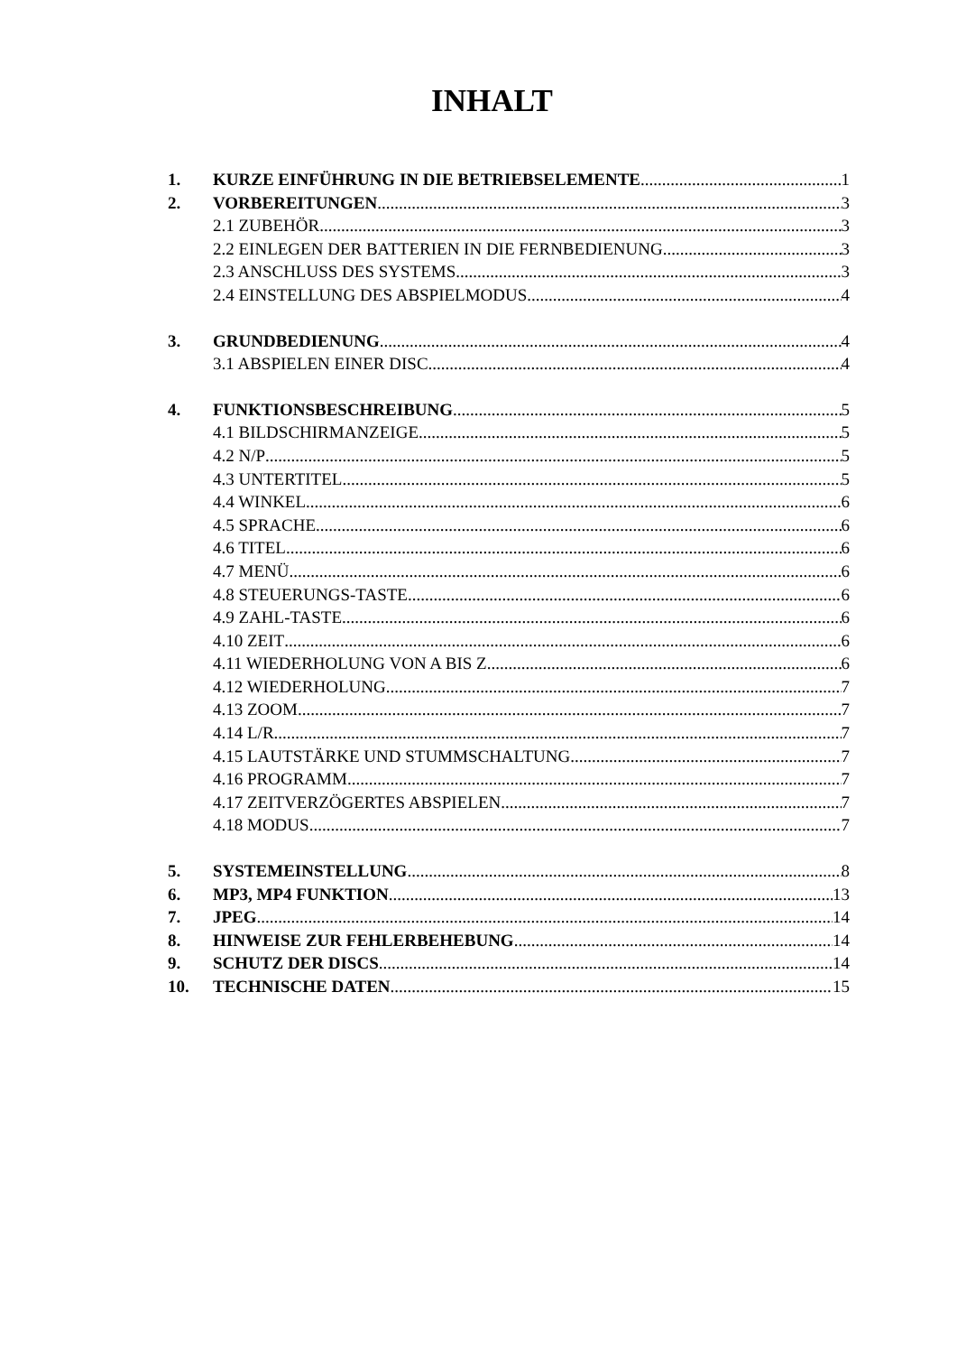INHALT
1. KURZE EINFÜHRUNG IN DIE BETRIEBSELEMENTE 1
2. VORBEREITUNGEN 3
2.1 ZUBEHÖR 3
2.2 EINLEGEN DER BATTERIEN IN DIE FERNBEDIENUNG 3
2.3 ANSCHLUSS DES SYSTEMS 3
2.4 EINSTELLUNG DES ABSPIELMODUS 4
3. GRUNDBEDIENUNG 4
3.1 ABSPIELEN EINER DISC 4
4. FUNKTIONSBESCHREIBUNG 5
4.1 BILDSCHIRMANZEIGE 5
4.2 N/P 5
4.3 UNTERTITEL 5
4.4 WINKEL 6
4.5 SPRACHE 6
4.6 TITEL 6
4.7 MENÜ 6
4.8 STEUERUNGS-TASTE 6
4.9 ZAHL-TASTE 6
4.10 ZEIT 6
4.11 WIEDERHOLUNG VON A BIS Z 6
4.12 WIEDERHOLUNG 7
4.13 ZOOM 7
4.14 L/R 7
4.15 LAUTSTÄRKE UND STUMMSCHALTUNG 7
4.16 PROGRAMM 7
4.17 ZEITVERZÖGERTES ABSPIELEN 7
4.18 MODUS 7
5. SYSTEMEINSTELLUNG 8
6. MP3, MP4 FUNKTION 13
7. JPEG 14
8. HINWEISE ZUR FEHLERBEHEBUNG 14
9. SCHUTZ DER DISCS 14
10. TECHNISCHE DATEN 15